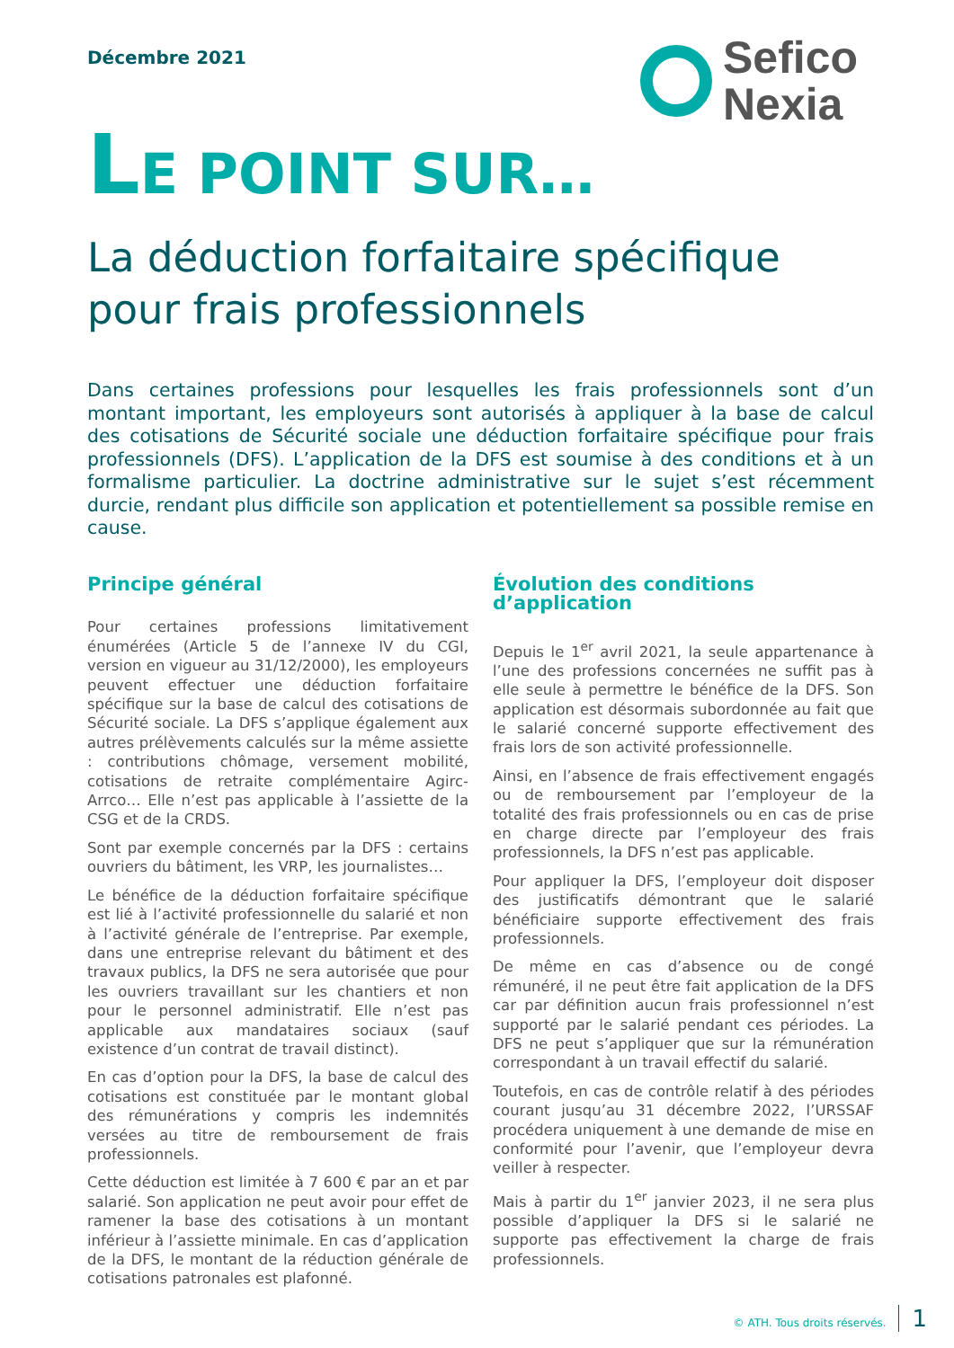Décembre 2021
Sefico
Nexia
LE POINT SUR…
La déduction forfaitaire spécifique
pour frais professionnels
Dans certaines professions pour lesquelles les frais professionnels sont d’un montant important, les employeurs sont autorisés à appliquer à la base de calcul des cotisations de Sécurité sociale une déduction forfaitaire spécifique pour frais professionnels (DFS). L’application de la DFS est soumise à des conditions et à un formalisme particulier. La doctrine administrative sur le sujet s’est récemment durcie, rendant plus difficile son application et potentiellement sa possible remise en cause.
Principe général
Pour certaines professions limitativement énumérées (Article 5 de l’annexe IV du CGI, version en vigueur au 31/12/2000), les employeurs peuvent effectuer une déduction forfaitaire spécifique sur la base de calcul des cotisations de Sécurité sociale. La DFS s’applique également aux autres prélèvements calculés sur la même assiette : contributions chômage, versement mobilité, cotisations de retraite complémentaire Agirc-Arrco… Elle n’est pas applicable à l’assiette de la CSG et de la CRDS.
Sont par exemple concernés par la DFS : certains ouvriers du bâtiment, les VRP, les journalistes…
Le bénéfice de la déduction forfaitaire spécifique est lié à l’activité professionnelle du salarié et non à l’activité générale de l’entreprise. Par exemple, dans une entreprise relevant du bâtiment et des travaux publics, la DFS ne sera autorisée que pour les ouvriers travaillant sur les chantiers et non pour le personnel administratif. Elle n’est pas applicable aux mandataires sociaux (sauf existence d’un contrat de travail distinct).
En cas d’option pour la DFS, la base de calcul des cotisations est constituée par le montant global des rémunérations y compris les indemnités versées au titre de remboursement de frais professionnels.
Cette déduction est limitée à 7 600 € par an et par salarié. Son application ne peut avoir pour effet de ramener la base des cotisations à un montant inférieur à l’assiette minimale. En cas d’application de la DFS, le montant de la réduction générale de cotisations patronales est plafonné.
Évolution des conditions d’application
Depuis le 1<sup>er</sup> avril 2021, la seule appartenance à l’une des professions concernées ne suffit pas à elle seule à permettre le bénéfice de la DFS. Son application est désormais subordonnée au fait que le salarié concerné supporte effectivement des frais lors de son activité professionnelle.
Ainsi, en l’absence de frais effectivement engagés ou de remboursement par l’employeur de la totalité des frais professionnels ou en cas de prise en charge directe par l’employeur des frais professionnels, la DFS n’est pas applicable.
Pour appliquer la DFS, l’employeur doit disposer des justificatifs démontrant que le salarié bénéficiaire supporte effectivement des frais professionnels.
De même en cas d’absence ou de congé rémunéré, il ne peut être fait application de la DFS car par définition aucun frais professionnel n’est supporté par le salarié pendant ces périodes. La DFS ne peut s’appliquer que sur la rémunération correspondant à un travail effectif du salarié.
Toutefois, en cas de contrôle relatif à des périodes courant jusqu’au 31 décembre 2022, l’URSSAF procédera uniquement à une demande de mise en conformité pour l’avenir, que l’employeur devra veiller à respecter.
Mais à partir du 1<sup>er</sup> janvier 2023, il ne sera plus possible d’appliquer la DFS si le salarié ne supporte pas effectivement la charge de frais professionnels.
© ATH. Tous droits réservés. 1